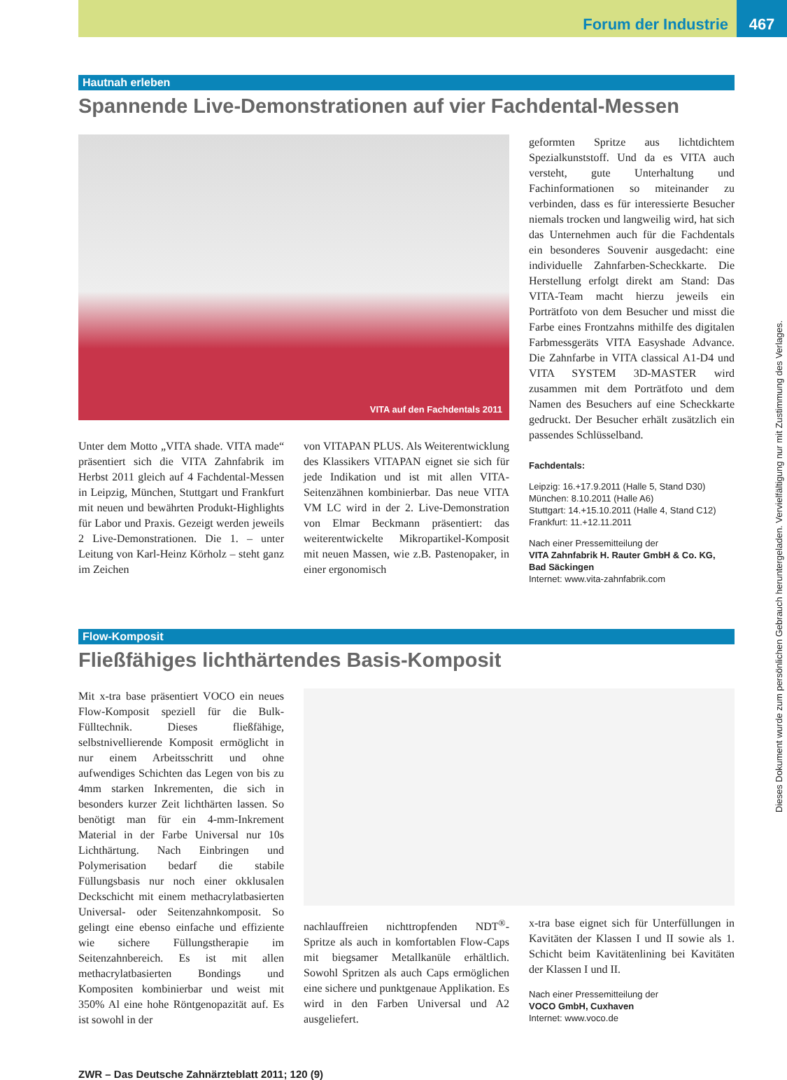Forum der Industrie 467
Hautnah erleben
Spannende Live-Demonstrationen auf vier Fachdental-Messen
VITA auf den Fachdentals 2011
Unter dem Motto „VITA shade. VITA made“ präsentiert sich die VITA Zahnfabrik im Herbst 2011 gleich auf 4 Fachdental-Messen in Leipzig, München, Stuttgart und Frankfurt mit neuen und bewährten Produkt-Highlights für Labor und Praxis. Gezeigt werden jeweils 2 Live-Demonstrationen. Die 1. – unter Leitung von Karl-Heinz Körholz – steht ganz im Zeichen
von VITAPAN PLUS. Als Weiterentwicklung des Klassikers VITAPAN eignet sie sich für jede Indikation und ist mit allen VITA-Seitenzähnen kombinierbar. Das neue VITA VM LC wird in der 2. Live-Demonstration von Elmar Beckmann präsentiert: das weiterentwickelte Mikropartikel-Komposit mit neuen Massen, wie z.B. Pastenopaker, in einer ergonomisch
geformten Spritze aus lichtdichtem Spezialkunststoff. Und da es VITA auch versteht, gute Unterhaltung und Fachinformationen so miteinander zu verbinden, dass es für interessierte Besucher niemals trocken und langweilig wird, hat sich das Unternehmen auch für die Fachdentals ein besonderes Souvenir ausgedacht: eine individuelle Zahnfarben-Scheckkarte. Die Herstellung erfolgt direkt am Stand: Das VITA-Team macht hierzu jeweils ein Porträtfoto von dem Besucher und misst die Farbe eines Frontzahns mithilfe des digitalen Farbmessgeräts VITA Easyshade Advance. Die Zahnfarbe in VITA classical A1-D4 und VITA SYSTEM 3D-MASTER wird zusammen mit dem Porträtfoto und dem Namen des Besuchers auf eine Scheckkarte gedruckt. Der Besucher erhält zusätzlich ein passendes Schlüsselband.
Fachdentals:
Leipzig: 16.+17.9.2011 (Halle 5, Stand D30)
München: 8.10.2011 (Halle A6)
Stuttgart: 14.+15.10.2011 (Halle 4, Stand C12)
Frankfurt: 11.+12.11.2011
Nach einer Pressemitteilung der
VITA Zahnfabrik H. Rauter GmbH & Co. KG, Bad Säckingen
Internet: www.vita-zahnfabrik.com
Flow-Komposit
Fließfähiges lichthärtendes Basis-Komposit
Mit x-tra base präsentiert VOCO ein neues Flow-Komposit speziell für die Bulk-Fülltechnik. Dieses fließfähige, selbstnivellierende Komposit ermöglicht in nur einem Arbeitsschritt und ohne aufwendiges Schichten das Legen von bis zu 4mm starken Inkrementen, die sich in besonders kurzer Zeit lichthärten lassen. So benötigt man für ein 4-mm-Inkrement Material in der Farbe Universal nur 10s Lichthärtung. Nach Einbringen und Polymerisation bedarf die stabile Füllungsbasis nur noch einer okklusalen Deckschicht mit einem methacrylatbasierten Universal- oder Seitenzahnkomposit. So gelingt eine ebenso einfache und effiziente wie sichere Füllungstherapie im Seitenzahnbereich. Es ist mit allen methacrylatbasierten Bondings und Kompositen kombinierbar und weist mit 350% Al eine hohe Röntgenopazität auf. Es ist sowohl in der
nachlauffreien nichttropfenden NDT<sup>®</sup>-Spritze als auch in komfortablen Flow-Caps mit biegsamer Metallkanüle erhältlich. Sowohl Spritzen als auch Caps ermöglichen eine sichere und punktgenaue Applikation. Es wird in den Farben Universal und A2 ausgeliefert.
x-tra base eignet sich für Unterfüllungen in Kavitäten der Klassen I und II sowie als 1. Schicht beim Kavitätenlining bei Kavitäten der Klassen I und II.
Nach einer Pressemitteilung der
VOCO GmbH, Cuxhaven
Internet: www.voco.de
ZWR – Das Deutsche Zahnärzteblatt 2011; 120 (9)
Dieses Dokument wurde zum persönlichen Gebrauch heruntergeladen. Vervielfältigung nur mit Zustimmung des Verlages.